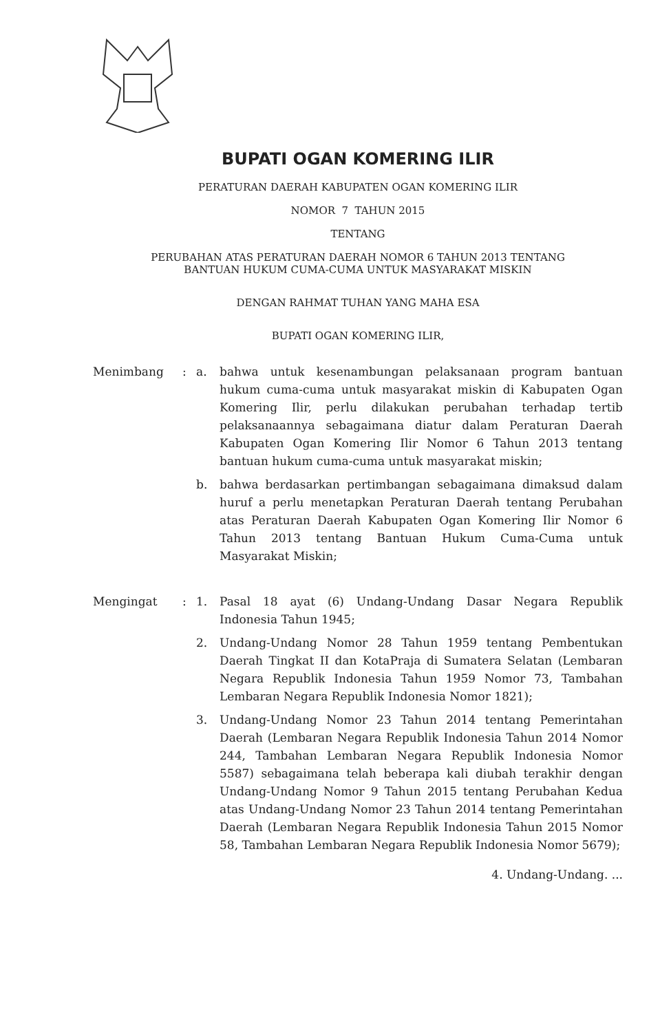BUPATI OGAN KOMERING ILIR
PERATURAN DAERAH KABUPATEN OGAN KOMERING ILIR
NOMOR 7 TAHUN 2015
TENTANG
PERUBAHAN ATAS PERATURAN DAERAH NOMOR 6 TAHUN 2013 TENTANG
BANTUAN HUKUM CUMA-CUMA UNTUK MASYARAKAT MISKIN
DENGAN RAHMAT TUHAN YANG MAHA ESA
BUPATI OGAN KOMERING ILIR,
Menimbang : a. bahwa untuk kesenambungan pelaksanaan program bantuan hukum cuma-cuma untuk masyarakat miskin di Kabupaten Ogan Komering Ilir, perlu dilakukan perubahan terhadap tertib pelaksanaannya sebagaimana diatur dalam Peraturan Daerah Kabupaten Ogan Komering Ilir Nomor 6 Tahun 2013 tentang bantuan hukum cuma-cuma untuk masyarakat miskin;
b. bahwa berdasarkan pertimbangan sebagaimana dimaksud dalam huruf a perlu menetapkan Peraturan Daerah tentang Perubahan atas Peraturan Daerah Kabupaten Ogan Komering Ilir Nomor 6 Tahun 2013 tentang Bantuan Hukum Cuma-Cuma untuk Masyarakat Miskin;
Mengingat : 1. Pasal 18 ayat (6) Undang-Undang Dasar Negara Republik Indonesia Tahun 1945;
2. Undang-Undang Nomor 28 Tahun 1959 tentang Pembentukan Daerah Tingkat II dan KotaPraja di Sumatera Selatan (Lembaran Negara Republik Indonesia Tahun 1959 Nomor 73, Tambahan Lembaran Negara Republik Indonesia Nomor 1821);
3. Undang-Undang Nomor 23 Tahun 2014 tentang Pemerintahan Daerah (Lembaran Negara Republik Indonesia Tahun 2014 Nomor 244, Tambahan Lembaran Negara Republik Indonesia Nomor 5587) sebagaimana telah beberapa kali diubah terakhir dengan Undang-Undang Nomor 9 Tahun 2015 tentang Perubahan Kedua atas Undang-Undang Nomor 23 Tahun 2014 tentang Pemerintahan Daerah (Lembaran Negara Republik Indonesia Tahun 2015 Nomor 58, Tambahan Lembaran Negara Republik Indonesia Nomor 5679);
4. Undang-Undang. ...